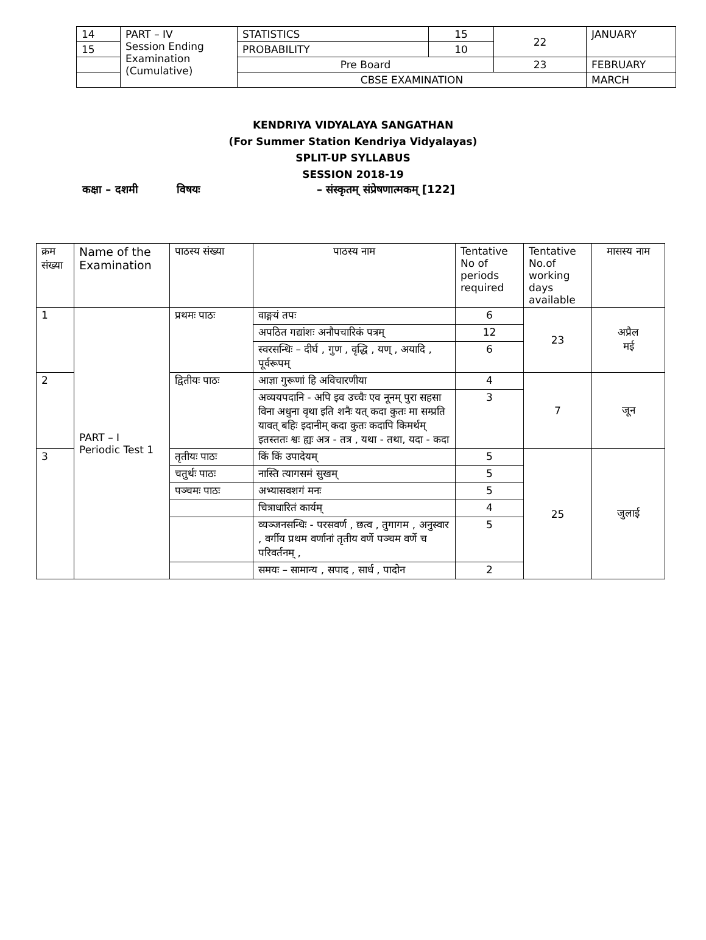| 14 | PART – IV Session Ending Examination (Cumulative) | STATISTICS | 15 | 22 | JANUARY |
| 15 | | PROBABILITY | 10 | | |
| | | Pre Board | | 23 | FEBRUARY |
| | | CBSE EXAMINATION | | | MARCH |
KENDRIYA VIDYALAYA SANGATHAN
(For Summer Station Kendriya Vidyalayas)
SPLIT-UP SYLLABUS
SESSION 2018-19
कक्षा – दशमी विषयः – संस्कृतम् संप्रेषणात्मकम् [122]
| क्रम संख्या | Name of the Examination | पाठस्य संख्या | पाठस्य नाम | Tentative No of periods required | Tentative No.of working days available | मासस्य नाम |
| --- | --- | --- | --- | --- | --- | --- |
| 1 | PART – I Periodic Test 1 | प्रथमः पाठः | वाङ्मयं तपः | 6 | 23 | अप्रैल मई |
| | | | अपठित गद्यांशः अनौपचारिकं पत्रम् | 12 | | |
| | | | स्वरसन्धिः – दीर्घ , गुण , वृद्धि , यण् , अयादि , पूर्वरूपम् | 6 | | |
| 2 | | द्वितीयः पाठः | आज्ञा गुरूणां हि अविचारणीया | 4 | 7 | जून |
| | | | अव्ययपदानि - अपि इव उच्चैः एव नूनम् पुरा सहसा विना अधुना वृथा इति शनैः यत् कदा कुतः मा सम्प्रति यावत् बहिः इदानीम् कदा कुतः कदापि किमर्थम् इतस्ततः श्वः ह्यः अत्र - तत्र , यथा - तथा, यदा - कदा | 3 | | |
| 3 | | तृतीयः पाठः | किं किं उपादेयम् | 5 | 25 | जुलाई |
| | | चतुर्थः पाठः | नास्ति त्यागसमं सुखम् | 5 | | |
| | | पञ्चमः पाठः | अभ्यासवशगं मनः | 5 | | |
| | | | चित्राधारितं कार्यम् | 4 | | |
| | | | व्यञ्जनसन्धिः - परसवर्ण , छत्व , तुगागम , अनुस्वार , वर्गीय प्रथम वर्णानां तृतीय वर्णे पञ्चम वर्णे च परिवर्तनम् , | 5 | | |
| | | | समयः – सामान्य , सपाद , सार्ध , पादोन | 2 | | |